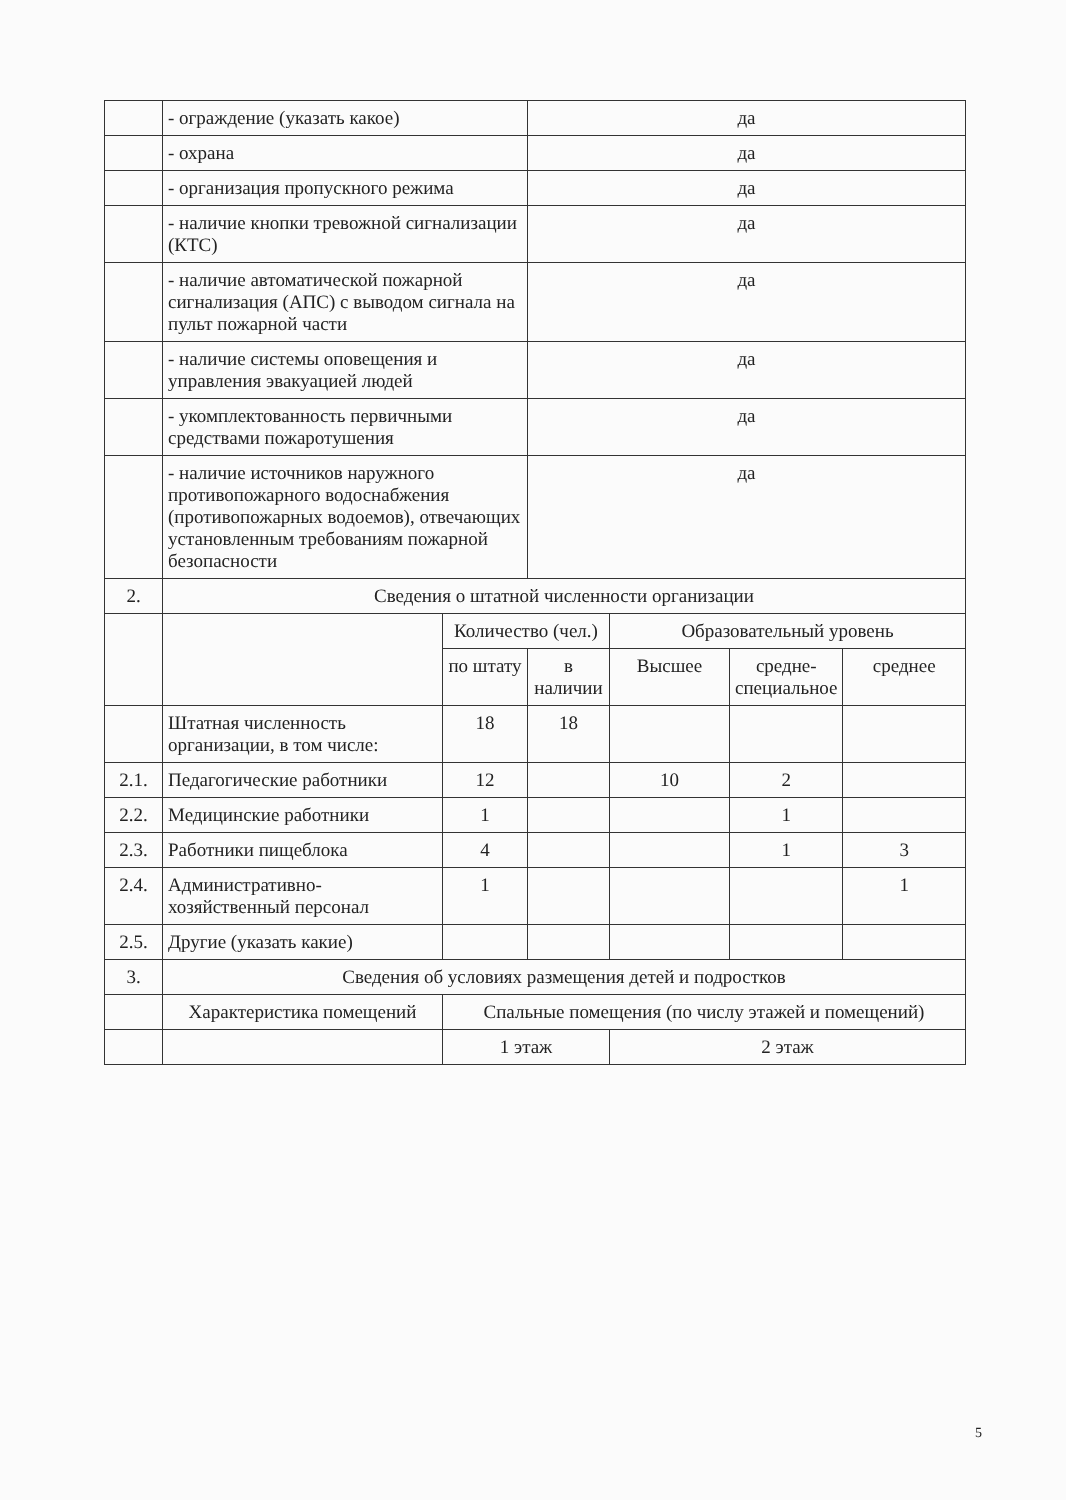| | - ограждение (указать какое) | | да | | | |
| | - охрана | | да | | | |
| | - организация пропускного режима | | да | | | |
| | - наличие кнопки тревожной сигнализации (КТС) | | да | | | |
| | - наличие автоматической пожарной сигнализация (АПС) с выводом сигнала на пульт пожарной части | | да | | | |
| | - наличие системы оповещения и управления эвакуацией людей | | да | | | |
| | - укомплектованность первичными средствами пожаротушения | | да | | | |
| | - наличие источников наружного противопожарного водоснабжения (противопожарных водоемов), отвечающих установленным требованиям пожарной безопасности | | да | | | |
| 2. | Сведения о штатной численности организации | | | | | |
| | | Количество (чел.) | | Образовательный уровень | | |
| | | по штату | в наличии | Высшее | средне-специальное | среднее |
| | Штатная численность организации, в том числе: | 18 | 18 | | | |
| 2.1. | Педагогические работники | 12 | | 10 | 2 | |
| 2.2. | Медицинские работники | 1 | | | 1 | |
| 2.3. | Работники пищеблока | 4 | | | 1 | 3 |
| 2.4. | Административно-хозяйственный персонал | 1 | | | | 1 |
| 2.5. | Другие (указать какие) | | | | | |
| 3. | Сведения об условиях размещения детей и подростков | | | | | |
| | Характеристика помещений | Спальные помещения (по числу этажей и помещений) | | | | |
| | | 1 этаж | | 2 этаж | | |
5